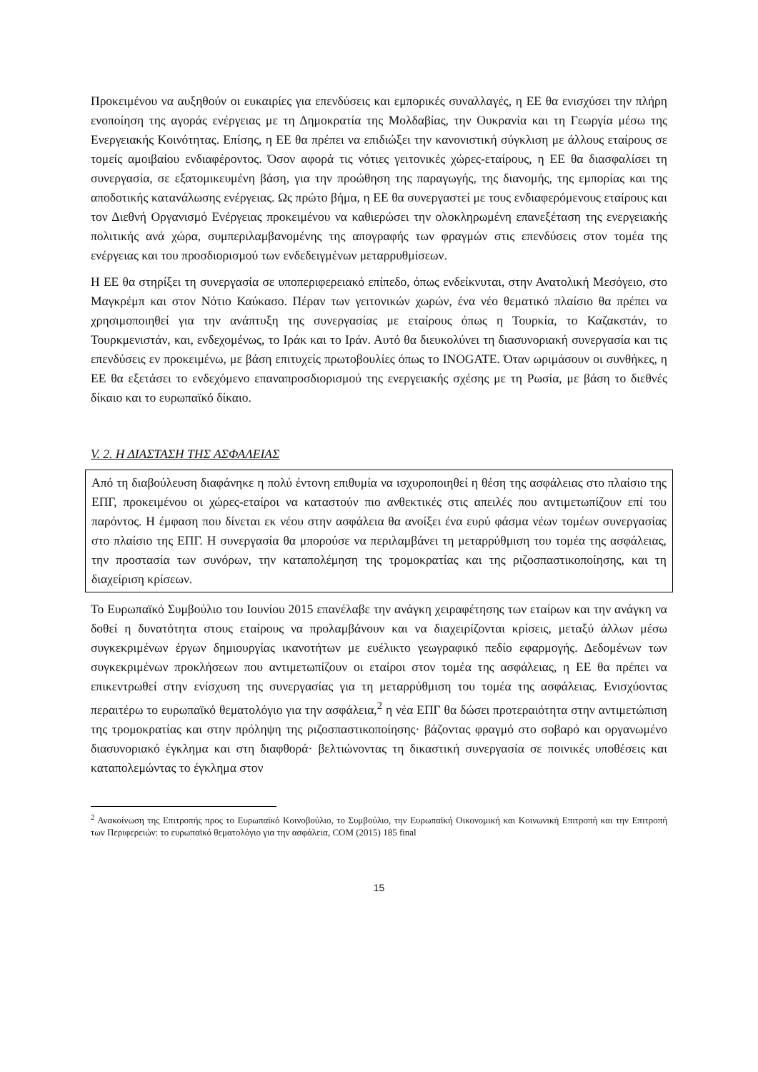Προκειμένου να αυξηθούν οι ευκαιρίες για επενδύσεις και εμπορικές συναλλαγές, η ΕΕ θα ενισχύσει την πλήρη ενοποίηση της αγοράς ενέργειας με τη Δημοκρατία της Μολδαβίας, την Ουκρανία και τη Γεωργία μέσω της Ενεργειακής Κοινότητας. Επίσης, η ΕΕ θα πρέπει να επιδιώξει την κανονιστική σύγκλιση με άλλους εταίρους σε τομείς αμοιβαίου ενδιαφέροντος. Όσον αφορά τις νότιες γειτονικές χώρες-εταίρους, η ΕΕ θα διασφαλίσει τη συνεργασία, σε εξατομικευμένη βάση, για την προώθηση της παραγωγής, της διανομής, της εμπορίας και της αποδοτικής κατανάλωσης ενέργειας. Ως πρώτο βήμα, η ΕΕ θα συνεργαστεί με τους ενδιαφερόμενους εταίρους και τον Διεθνή Οργανισμό Ενέργειας προκειμένου να καθιερώσει την ολοκληρωμένη επανεξέταση της ενεργειακής πολιτικής ανά χώρα, συμπεριλαμβανομένης της απογραφής των φραγμών στις επενδύσεις στον τομέα της ενέργειας και του προσδιορισμού των ενδεδειγμένων μεταρρυθμίσεων.
Η ΕΕ θα στηρίξει τη συνεργασία σε υποπεριφερειακό επίπεδο, όπως ενδείκνυται, στην Ανατολική Μεσόγειο, στο Μαγκρέμπ και στον Νότιο Καύκασο. Πέραν των γειτονικών χωρών, ένα νέο θεματικό πλαίσιο θα πρέπει να χρησιμοποιηθεί για την ανάπτυξη της συνεργασίας με εταίρους όπως η Τουρκία, το Καζακστάν, το Τουρκμενιστάν, και, ενδεχομένως, το Ιράκ και το Ιράν. Αυτό θα διευκολύνει τη διασυνοριακή συνεργασία και τις επενδύσεις εν προκειμένω, με βάση επιτυχείς πρωτοβουλίες όπως το INOGATE. Όταν ωριμάσουν οι συνθήκες, η ΕΕ θα εξετάσει το ενδεχόμενο επαναπροσδιορισμού της ενεργειακής σχέσης με τη Ρωσία, με βάση το διεθνές δίκαιο και το ευρωπαϊκό δίκαιο.
V. 2. Η ΔΙΑΣΤΑΣΗ ΤΗΣ ΑΣΦΑΛΕΙΑΣ
Από τη διαβούλευση διαφάνηκε η πολύ έντονη επιθυμία να ισχυροποιηθεί η θέση της ασφάλειας στο πλαίσιο της ΕΠΓ, προκειμένου οι χώρες-εταίροι να καταστούν πιο ανθεκτικές στις απειλές που αντιμετωπίζουν επί του παρόντος. Η έμφαση που δίνεται εκ νέου στην ασφάλεια θα ανοίξει ένα ευρύ φάσμα νέων τομέων συνεργασίας στο πλαίσιο της ΕΠΓ. Η συνεργασία θα μπορούσε να περιλαμβάνει τη μεταρρύθμιση του τομέα της ασφάλειας, την προστασία των συνόρων, την καταπολέμηση της τρομοκρατίας και της ριζοσπαστικοποίησης, και τη διαχείριση κρίσεων.
Το Ευρωπαϊκό Συμβούλιο του Ιουνίου 2015 επανέλαβε την ανάγκη χειραφέτησης των εταίρων και την ανάγκη να δοθεί η δυνατότητα στους εταίρους να προλαμβάνουν και να διαχειρίζονται κρίσεις, μεταξύ άλλων μέσω συγκεκριμένων έργων δημιουργίας ικανοτήτων με ευέλικτο γεωγραφικό πεδίο εφαρμογής. Δεδομένων των συγκεκριμένων προκλήσεων που αντιμετωπίζουν οι εταίροι στον τομέα της ασφάλειας, η ΕΕ θα πρέπει να επικεντρωθεί στην ενίσχυση της συνεργασίας για τη μεταρρύθμιση του τομέα της ασφάλειας. Ενισχύοντας περαιτέρω το ευρωπαϊκό θεματολόγιο για την ασφάλεια,<sup>2</sup> η νέα ΕΠΓ θα δώσει προτεραιότητα στην αντιμετώπιση της τρομοκρατίας και στην πρόληψη της ριζοσπαστικοποίησης· βάζοντας φραγμό στο σοβαρό και οργανωμένο διασυνοριακό έγκλημα και στη διαφθορά· βελτιώνοντας τη δικαστική συνεργασία σε ποινικές υποθέσεις και καταπολεμώντας το έγκλημα στον
<sup>2</sup> Ανακοίνωση της Επιτροπής προς το Ευρωπαϊκό Κοινοβούλιο, το Συμβούλιο, την Ευρωπαϊκή Οικονομική και Κοινωνική Επιτροπή και την Επιτροπή των Περιφερειών: το ευρωπαϊκό θεματολόγιο για την ασφάλεια, COM (2015) 185 final
15